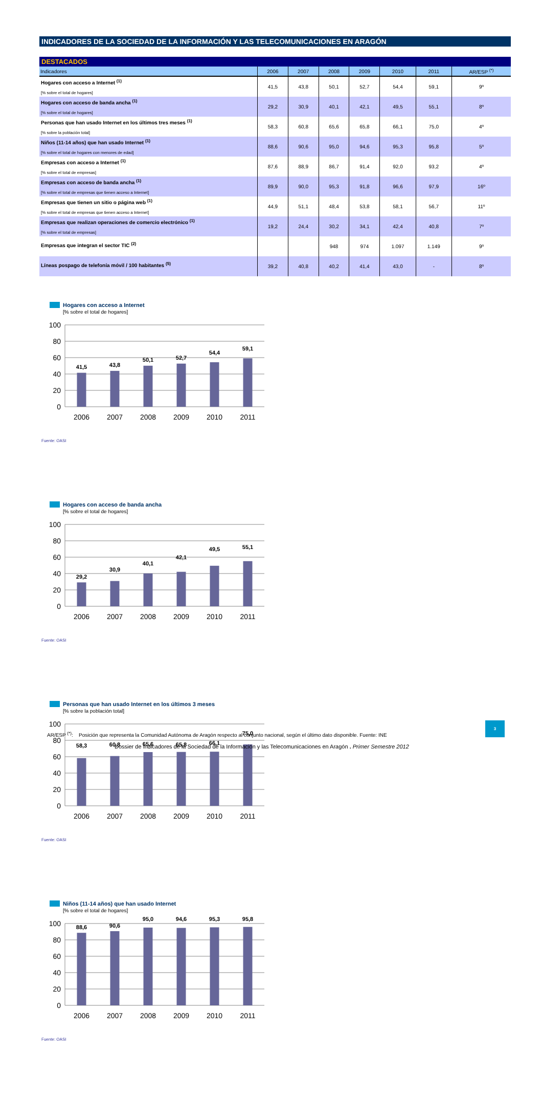INDICADORES DE LA SOCIEDAD DE LA INFORMACIÓN Y LAS TELECOMUNICACIONES EN ARAGÓN
| DESTACADOS | | | | | | | |
| --- | --- | --- | --- | --- | --- | --- | --- |
| Indicadores | 2006 | 2007 | 2008 | 2009 | 2010 | 2011 | AR/ESP <sup>(*)</sup> |
| Hogares con acceso a Internet <sup>(1)</sup> [% sobre el total de hogares] | 41,5 | 43,8 | 50,1 | 52,7 | 54,4 | 59,1 | 9º |
| Hogares con acceso de banda ancha <sup>(1)</sup> [% sobre el total de hogares] | 29,2 | 30,9 | 40,1 | 42,1 | 49,5 | 55,1 | 8º |
| Personas que han usado Internet en los últimos tres meses <sup>(1)</sup> [% sobre la población total] | 58,3 | 60,8 | 65,6 | 65,8 | 66,1 | 75,0 | 4º |
| Niños (11-14 años) que han usado Internet <sup>(1)</sup> [% sobre el total de hogares con menores de edad] | 88,6 | 90,6 | 95,0 | 94,6 | 95,3 | 95,8 | 5º |
| Empresas con acceso a Internet <sup>(1)</sup> [% sobre el total de empresas] | 87,6 | 88,9 | 86,7 | 91,4 | 92,0 | 93,2 | 4º |
| Empresas con acceso de banda ancha <sup>(1)</sup> [% sobre el total de empresas que tienen acceso a Internet] | 89,9 | 90,0 | 95,3 | 91,8 | 96,6 | 97,9 | 16º |
| Empresas que tienen un sitio o página web <sup>(1)</sup> [% sobre el total de empresas que tienen acceso a Internet] | 44,9 | 51,1 | 48,4 | 53,8 | 58,1 | 56,7 | 11º |
| Empresas que realizan operaciones de comercio electrónico <sup>(1)</sup> [% sobre el total de empresas] | 19,2 | 24,4 | 30,2 | 34,1 | 42,4 | 40,8 | 7º |
| Empresas que integran el sector TIC <sup>(2)</sup> | | | 948 | 974 | 1.097 | 1.149 | 9º |
| Líneas pospago de telefonía móvil / 100 habitantes <sup>(5)</sup> | 39,2 | 40,8 | 40,2 | 41,4 | 43,0 | - | 8º |
Hogares con acceso a Internet
[% sobre el total de hogares]
100
80
60
40
20
0
41,5
43,8
50,1
52,7
54,4
59,1
2006
2007
2008
2009
2010
2011
Fuente: OASI
Hogares con acceso de banda ancha
[% sobre el total de hogares]
100
80
60
40
20
0
29,2
30,9
40,1
42,1
49,5
55,1
2006
2007
2008
2009
2010
2011
Fuente: OASI
Personas que han usado Internet en los últimos 3 meses
[% sobre la población total]
100
80
60
40
20
0
58,3
60,8
65,6
65,8
66,1
75,0
2006
2007
2008
2009
2010
2011
Fuente: OASI
Niños (11-14 años) que han usado Internet
[% sobre el total de hogares]
100
80
60
40
20
0
88,6
90,6
95,0
94,6
95,3
95,8
2006
2007
2008
2009
2010
2011
Fuente: OASI
3
AR/ESP <sup>(*)</sup>: Posición que representa la Comunidad Autónoma de Aragón respecto al conjunto nacional, según el último dato disponible. Fuente: INE
Dossier de Indicadores de la Sociedad de la Información y las Telecomunicaciones en Aragón . Primer Semestre 2012